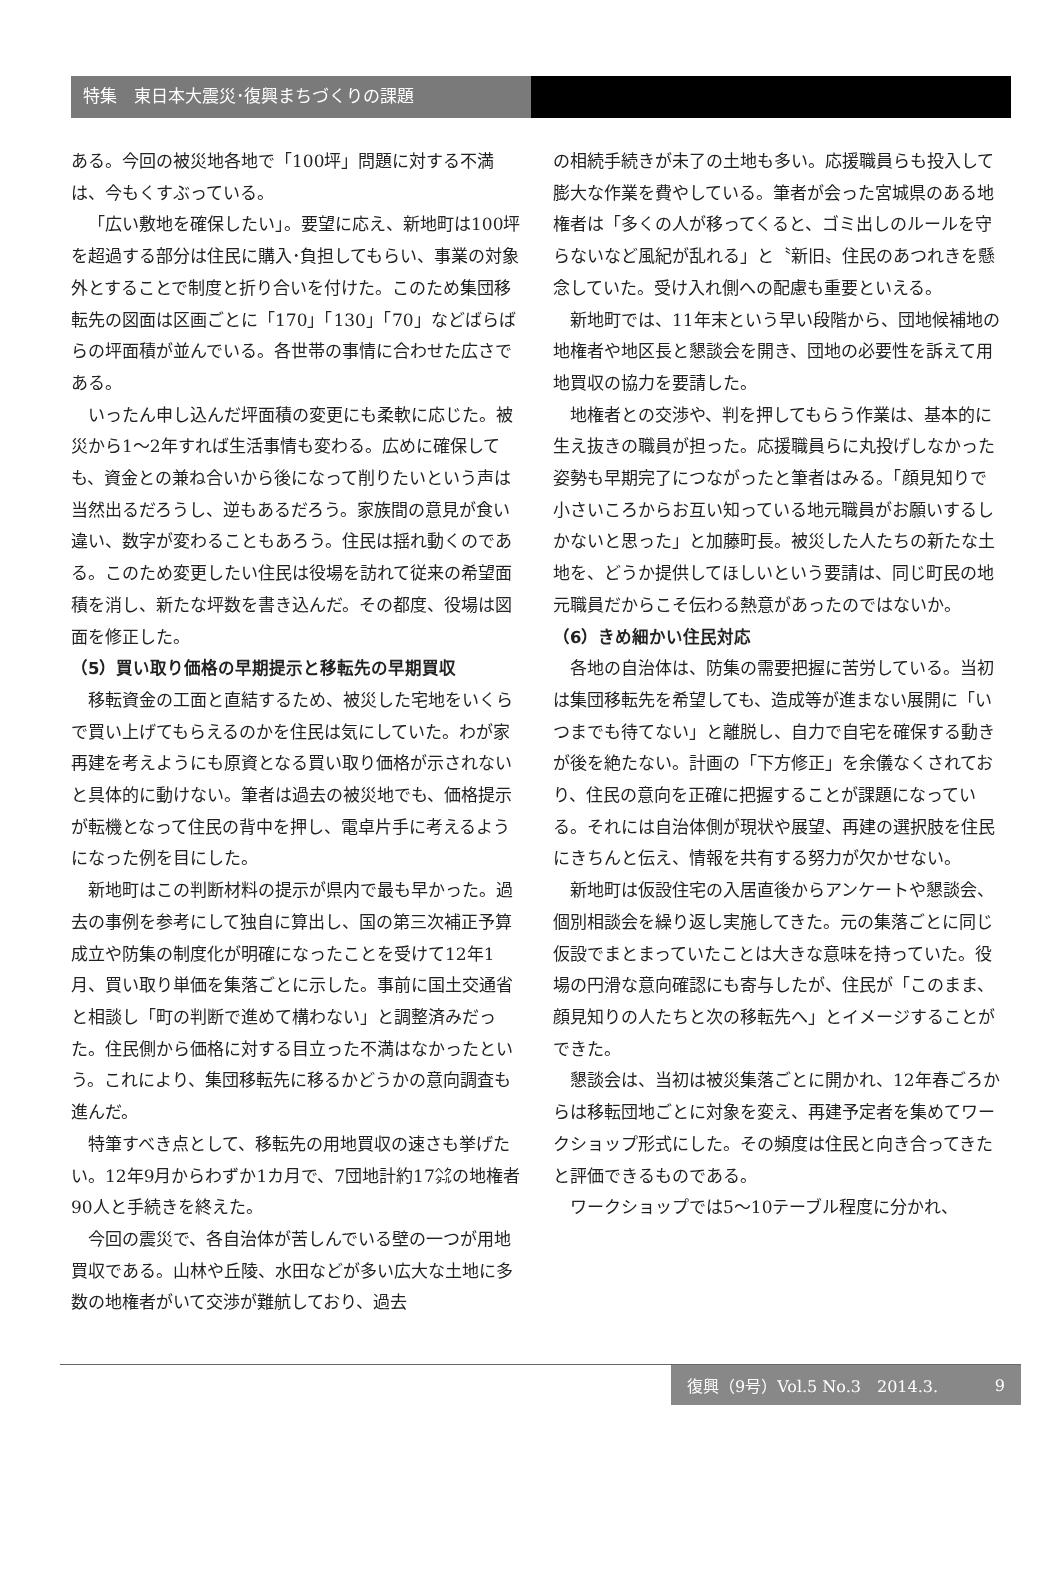特集　東日本大震災･復興まちづくりの課題
ある。今回の被災地各地で「100坪」問題に対する不満は、今もくすぶっている。
「広い敷地を確保したい」。要望に応え、新地町は100坪を超過する部分は住民に購入･負担してもらい、事業の対象外とすることで制度と折り合いを付けた。このため集団移転先の図面は区画ごとに「170」「130」「70」などばらばらの坪面積が並んでいる。各世帯の事情に合わせた広さである。
いったん申し込んだ坪面積の変更にも柔軟に応じた。被災から1〜2年すれば生活事情も変わる。広めに確保しても、資金との兼ね合いから後になって削りたいという声は当然出るだろうし、逆もあるだろう。家族間の意見が食い違い、数字が変わることもあろう。住民は揺れ動くのである。このため変更したい住民は役場を訪れて従来の希望面積を消し、新たな坪数を書き込んだ。その都度、役場は図面を修正した。
（5）買い取り価格の早期提示と移転先の早期買収
移転資金の工面と直結するため、被災した宅地をいくらで買い上げてもらえるのかを住民は気にしていた。わが家再建を考えようにも原資となる買い取り価格が示されないと具体的に動けない。筆者は過去の被災地でも、価格提示が転機となって住民の背中を押し、電卓片手に考えるようになった例を目にした。
新地町はこの判断材料の提示が県内で最も早かった。過去の事例を参考にして独自に算出し、国の第三次補正予算成立や防集の制度化が明確になったことを受けて12年1月、買い取り単価を集落ごとに示した。事前に国土交通省と相談し「町の判断で進めて構わない」と調整済みだった。住民側から価格に対する目立った不満はなかったという。これにより、集団移転先に移るかどうかの意向調査も進んだ。
特筆すべき点として、移転先の用地買収の速さも挙げたい。12年9月からわずか1カ月で、7団地計約17㌶の地権者90人と手続きを終えた。
今回の震災で、各自治体が苦しんでいる壁の一つが用地買収である。山林や丘陵、水田などが多い広大な土地に多数の地権者がいて交渉が難航しており、過去
の相続手続きが未了の土地も多い。応援職員らも投入して膨大な作業を費やしている。筆者が会った宮城県のある地権者は「多くの人が移ってくると、ゴミ出しのルールを守らないなど風紀が乱れる」と〝新旧〟住民のあつれきを懸念していた。受け入れ側への配慮も重要といえる。
新地町では、11年末という早い段階から、団地候補地の地権者や地区長と懇談会を開き、団地の必要性を訴えて用地買収の協力を要請した。
地権者との交渉や、判を押してもらう作業は、基本的に生え抜きの職員が担った。応援職員らに丸投げしなかった姿勢も早期完了につながったと筆者はみる。「顔見知りで小さいころからお互い知っている地元職員がお願いするしかないと思った」と加藤町長。被災した人たちの新たな土地を、どうか提供してほしいという要請は、同じ町民の地元職員だからこそ伝わる熱意があったのではないか。
（6）きめ細かい住民対応
各地の自治体は、防集の需要把握に苦労している。当初は集団移転先を希望しても、造成等が進まない展開に「いつまでも待てない」と離脱し、自力で自宅を確保する動きが後を絶たない。計画の「下方修正」を余儀なくされており、住民の意向を正確に把握することが課題になっている。それには自治体側が現状や展望、再建の選択肢を住民にきちんと伝え、情報を共有する努力が欠かせない。
新地町は仮設住宅の入居直後からアンケートや懇談会、個別相談会を繰り返し実施してきた。元の集落ごとに同じ仮設でまとまっていたことは大きな意味を持っていた。役場の円滑な意向確認にも寄与したが、住民が「このまま、顔見知りの人たちと次の移転先へ」とイメージすることができた。
懇談会は、当初は被災集落ごとに開かれ、12年春ごろからは移転団地ごとに対象を変え、再建予定者を集めてワークショップ形式にした。その頻度は住民と向き合ってきたと評価できるものである。
ワークショップでは5〜10テーブル程度に分かれ、
復興（9号）Vol.5 No.3　2014.3. 9